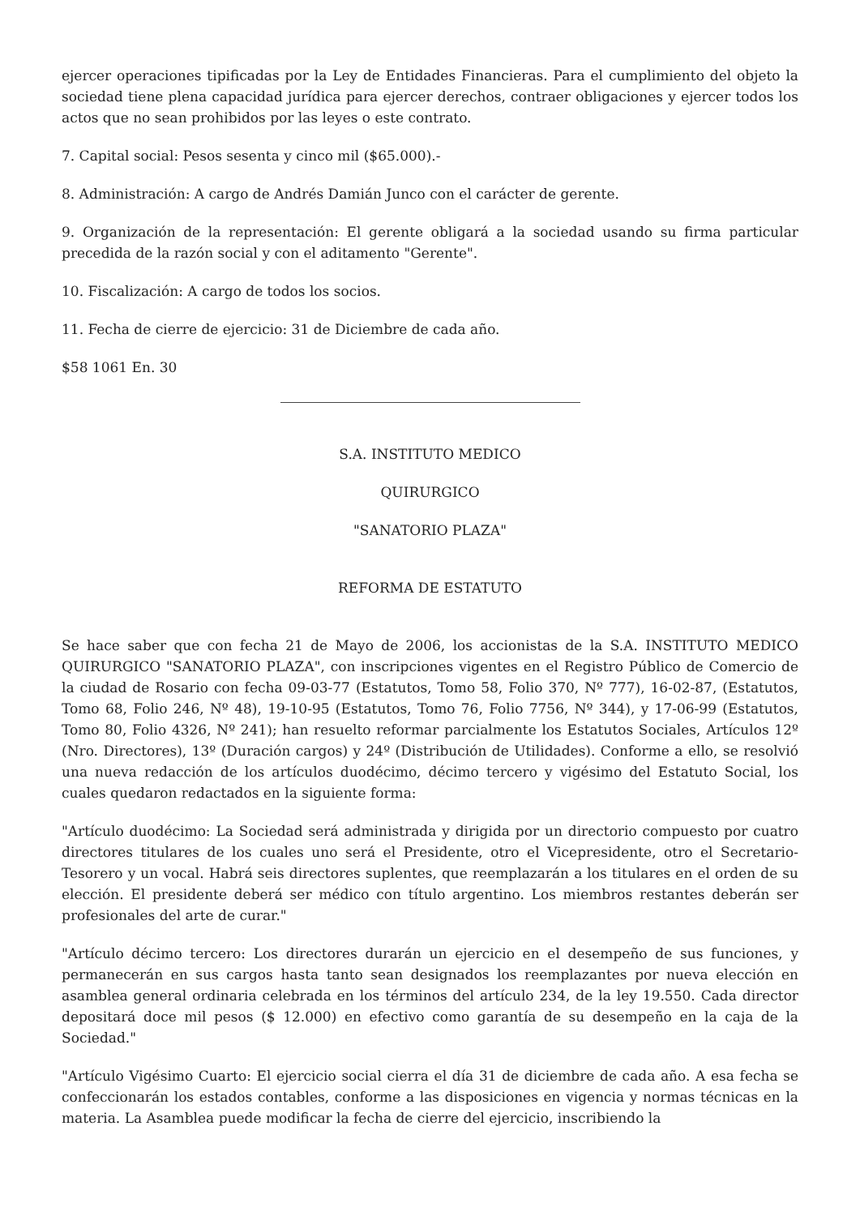ejercer operaciones tipificadas por la Ley de Entidades Financieras. Para el cumplimiento del objeto la sociedad tiene plena capacidad jurídica para ejercer derechos, contraer obligaciones y ejercer todos los actos que no sean prohibidos por las leyes o este contrato.
7. Capital social: Pesos sesenta y cinco mil ($65.000).-
8. Administración: A cargo de Andrés Damián Junco con el carácter de gerente.
9. Organización de la representación: El gerente obligará a la sociedad usando su firma particular precedida de la razón social y con el aditamento "Gerente".
10. Fiscalización: A cargo de todos los socios.
11. Fecha de cierre de ejercicio: 31 de Diciembre de cada año.
$58 1061 En. 30
S.A. INSTITUTO MEDICO
QUIRURGICO
"SANATORIO PLAZA"
REFORMA DE ESTATUTO
Se hace saber que con fecha 21 de Mayo de 2006, los accionistas de la S.A. INSTITUTO MEDICO QUIRURGICO "SANATORIO PLAZA", con inscripciones vigentes en el Registro Público de Comercio de la ciudad de Rosario con fecha 09-03-77 (Estatutos, Tomo 58, Folio 370, Nº 777), 16-02-87, (Estatutos, Tomo 68, Folio 246, Nº 48), 19-10-95 (Estatutos, Tomo 76, Folio 7756, Nº 344), y 17-06-99 (Estatutos, Tomo 80, Folio 4326, Nº 241); han resuelto reformar parcialmente los Estatutos Sociales, Artículos 12º (Nro. Directores), 13º (Duración cargos) y 24º (Distribución de Utilidades). Conforme a ello, se resolvió una nueva redacción de los artículos duodécimo, décimo tercero y vigésimo del Estatuto Social, los cuales quedaron redactados en la siguiente forma:
"Artículo duodécimo: La Sociedad será administrada y dirigida por un directorio compuesto por cuatro directores titulares de los cuales uno será el Presidente, otro el Vicepresidente, otro el Secretario-Tesorero y un vocal. Habrá seis directores suplentes, que reemplazarán a los titulares en el orden de su elección. El presidente deberá ser médico con título argentino. Los miembros restantes deberán ser profesionales del arte de curar."
"Artículo décimo tercero: Los directores durarán un ejercicio en el desempeño de sus funciones, y permanecerán en sus cargos hasta tanto sean designados los reemplazantes por nueva elección en asamblea general ordinaria celebrada en los términos del artículo 234, de la ley 19.550. Cada director depositará doce mil pesos ($ 12.000) en efectivo como garantía de su desempeño en la caja de la Sociedad."
"Artículo Vigésimo Cuarto: El ejercicio social cierra el día 31 de diciembre de cada año. A esa fecha se confeccionarán los estados contables, conforme a las disposiciones en vigencia y normas técnicas en la materia. La Asamblea puede modificar la fecha de cierre del ejercicio, inscribiendo la